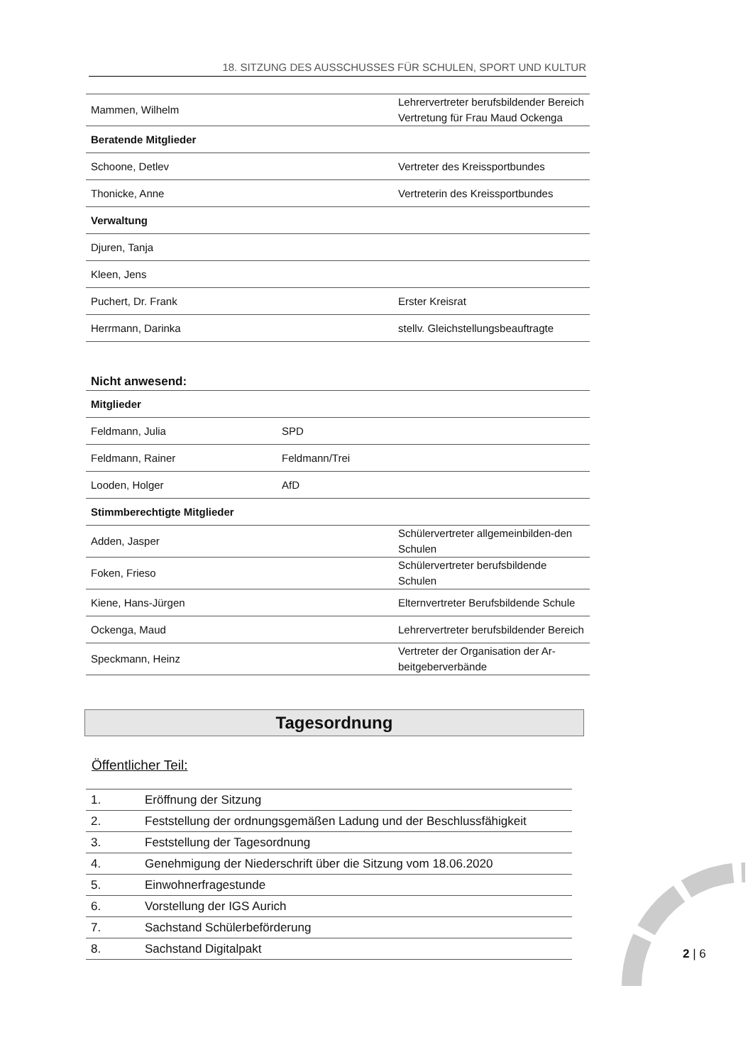18. SITZUNG DES AUSSCHUSSES FÜR SCHULEN, SPORT UND KULTUR
| Mammen, Wilhelm | | Lehrervertreter berufsbildender Bereich Vertretung für Frau Maud Ockenga |
| Beratende Mitglieder | | |
| Schoone, Detlev | | Vertreter des Kreissportbundes |
| Thonicke, Anne | | Vertreterin des Kreissportbundes |
| Verwaltung | | |
| Djuren, Tanja | | |
| Kleen, Jens | | |
| Puchert, Dr. Frank | | Erster Kreisrat |
| Herrmann, Darinka | | stellv. Gleichstellungsbeauftragte |
Nicht anwesend:
| Mitglieder | | |
| Feldmann, Julia | SPD | |
| Feldmann, Rainer | Feldmann/Trei | |
| Looden, Holger | AfD | |
| Stimmberechtigte Mitglieder | | |
| Adden, Jasper | | Schülervertreter allgemeinbilden-den Schulen |
| Foken, Frieso | | Schülervertreter berufsbildende Schulen |
| Kiene, Hans-Jürgen | | Elternvertreter Berufsbildende Schule |
| Ockenga, Maud | | Lehrervertreter berufsbildender Bereich |
| Speckmann, Heinz | | Vertreter der Organisation der Ar-beitgeberverbände |
Tagesordnung
Öffentlicher Teil:
| 1. | Eröffnung der Sitzung |
| 2. | Feststellung der ordnungsgemäßen Ladung und der Beschlussfähigkeit |
| 3. | Feststellung der Tagesordnung |
| 4. | Genehmigung der Niederschrift über die Sitzung vom 18.06.2020 |
| 5. | Einwohnerfragestunde |
| 6. | Vorstellung der IGS Aurich |
| 7. | Sachstand Schülerbeförderung |
| 8. | Sachstand Digitalpakt |
2 | 6